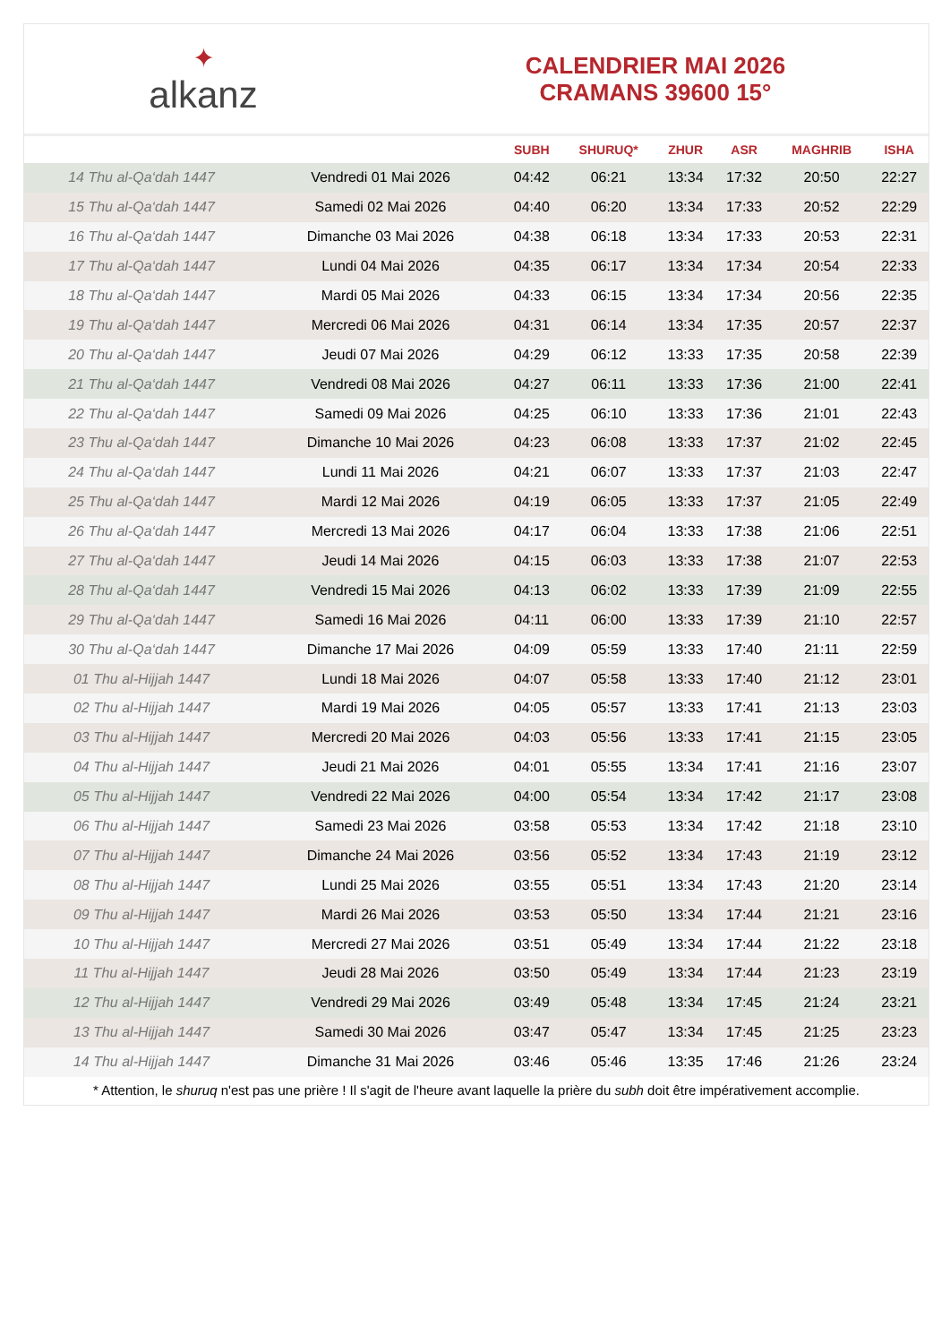✦
alkanz
CALENDRIER MAI 2026
CRAMANS 39600 15°
| | | SUBH | SHURUQ* | ZHUR | ASR | MAGHRIB | ISHA |
| --- | --- | --- | --- | --- | --- | --- | --- |
| 14 Thu al-Qa‘dah 1447 | Vendredi 01 Mai 2026 | 04:42 | 06:21 | 13:34 | 17:32 | 20:50 | 22:27 |
| 15 Thu al-Qa‘dah 1447 | Samedi 02 Mai 2026 | 04:40 | 06:20 | 13:34 | 17:33 | 20:52 | 22:29 |
| 16 Thu al-Qa‘dah 1447 | Dimanche 03 Mai 2026 | 04:38 | 06:18 | 13:34 | 17:33 | 20:53 | 22:31 |
| 17 Thu al-Qa‘dah 1447 | Lundi 04 Mai 2026 | 04:35 | 06:17 | 13:34 | 17:34 | 20:54 | 22:33 |
| 18 Thu al-Qa‘dah 1447 | Mardi 05 Mai 2026 | 04:33 | 06:15 | 13:34 | 17:34 | 20:56 | 22:35 |
| 19 Thu al-Qa‘dah 1447 | Mercredi 06 Mai 2026 | 04:31 | 06:14 | 13:34 | 17:35 | 20:57 | 22:37 |
| 20 Thu al-Qa‘dah 1447 | Jeudi 07 Mai 2026 | 04:29 | 06:12 | 13:33 | 17:35 | 20:58 | 22:39 |
| 21 Thu al-Qa‘dah 1447 | Vendredi 08 Mai 2026 | 04:27 | 06:11 | 13:33 | 17:36 | 21:00 | 22:41 |
| 22 Thu al-Qa‘dah 1447 | Samedi 09 Mai 2026 | 04:25 | 06:10 | 13:33 | 17:36 | 21:01 | 22:43 |
| 23 Thu al-Qa‘dah 1447 | Dimanche 10 Mai 2026 | 04:23 | 06:08 | 13:33 | 17:37 | 21:02 | 22:45 |
| 24 Thu al-Qa‘dah 1447 | Lundi 11 Mai 2026 | 04:21 | 06:07 | 13:33 | 17:37 | 21:03 | 22:47 |
| 25 Thu al-Qa‘dah 1447 | Mardi 12 Mai 2026 | 04:19 | 06:05 | 13:33 | 17:37 | 21:05 | 22:49 |
| 26 Thu al-Qa‘dah 1447 | Mercredi 13 Mai 2026 | 04:17 | 06:04 | 13:33 | 17:38 | 21:06 | 22:51 |
| 27 Thu al-Qa‘dah 1447 | Jeudi 14 Mai 2026 | 04:15 | 06:03 | 13:33 | 17:38 | 21:07 | 22:53 |
| 28 Thu al-Qa‘dah 1447 | Vendredi 15 Mai 2026 | 04:13 | 06:02 | 13:33 | 17:39 | 21:09 | 22:55 |
| 29 Thu al-Qa‘dah 1447 | Samedi 16 Mai 2026 | 04:11 | 06:00 | 13:33 | 17:39 | 21:10 | 22:57 |
| 30 Thu al-Qa‘dah 1447 | Dimanche 17 Mai 2026 | 04:09 | 05:59 | 13:33 | 17:40 | 21:11 | 22:59 |
| 01 Thu al-Hijjah 1447 | Lundi 18 Mai 2026 | 04:07 | 05:58 | 13:33 | 17:40 | 21:12 | 23:01 |
| 02 Thu al-Hijjah 1447 | Mardi 19 Mai 2026 | 04:05 | 05:57 | 13:33 | 17:41 | 21:13 | 23:03 |
| 03 Thu al-Hijjah 1447 | Mercredi 20 Mai 2026 | 04:03 | 05:56 | 13:33 | 17:41 | 21:15 | 23:05 |
| 04 Thu al-Hijjah 1447 | Jeudi 21 Mai 2026 | 04:01 | 05:55 | 13:34 | 17:41 | 21:16 | 23:07 |
| 05 Thu al-Hijjah 1447 | Vendredi 22 Mai 2026 | 04:00 | 05:54 | 13:34 | 17:42 | 21:17 | 23:08 |
| 06 Thu al-Hijjah 1447 | Samedi 23 Mai 2026 | 03:58 | 05:53 | 13:34 | 17:42 | 21:18 | 23:10 |
| 07 Thu al-Hijjah 1447 | Dimanche 24 Mai 2026 | 03:56 | 05:52 | 13:34 | 17:43 | 21:19 | 23:12 |
| 08 Thu al-Hijjah 1447 | Lundi 25 Mai 2026 | 03:55 | 05:51 | 13:34 | 17:43 | 21:20 | 23:14 |
| 09 Thu al-Hijjah 1447 | Mardi 26 Mai 2026 | 03:53 | 05:50 | 13:34 | 17:44 | 21:21 | 23:16 |
| 10 Thu al-Hijjah 1447 | Mercredi 27 Mai 2026 | 03:51 | 05:49 | 13:34 | 17:44 | 21:22 | 23:18 |
| 11 Thu al-Hijjah 1447 | Jeudi 28 Mai 2026 | 03:50 | 05:49 | 13:34 | 17:44 | 21:23 | 23:19 |
| 12 Thu al-Hijjah 1447 | Vendredi 29 Mai 2026 | 03:49 | 05:48 | 13:34 | 17:45 | 21:24 | 23:21 |
| 13 Thu al-Hijjah 1447 | Samedi 30 Mai 2026 | 03:47 | 05:47 | 13:34 | 17:45 | 21:25 | 23:23 |
| 14 Thu al-Hijjah 1447 | Dimanche 31 Mai 2026 | 03:46 | 05:46 | 13:35 | 17:46 | 21:26 | 23:24 |
* Attention, le shuruq n'est pas une prière ! Il s'agit de l'heure avant laquelle la prière du subh doit être impérativement accomplie.